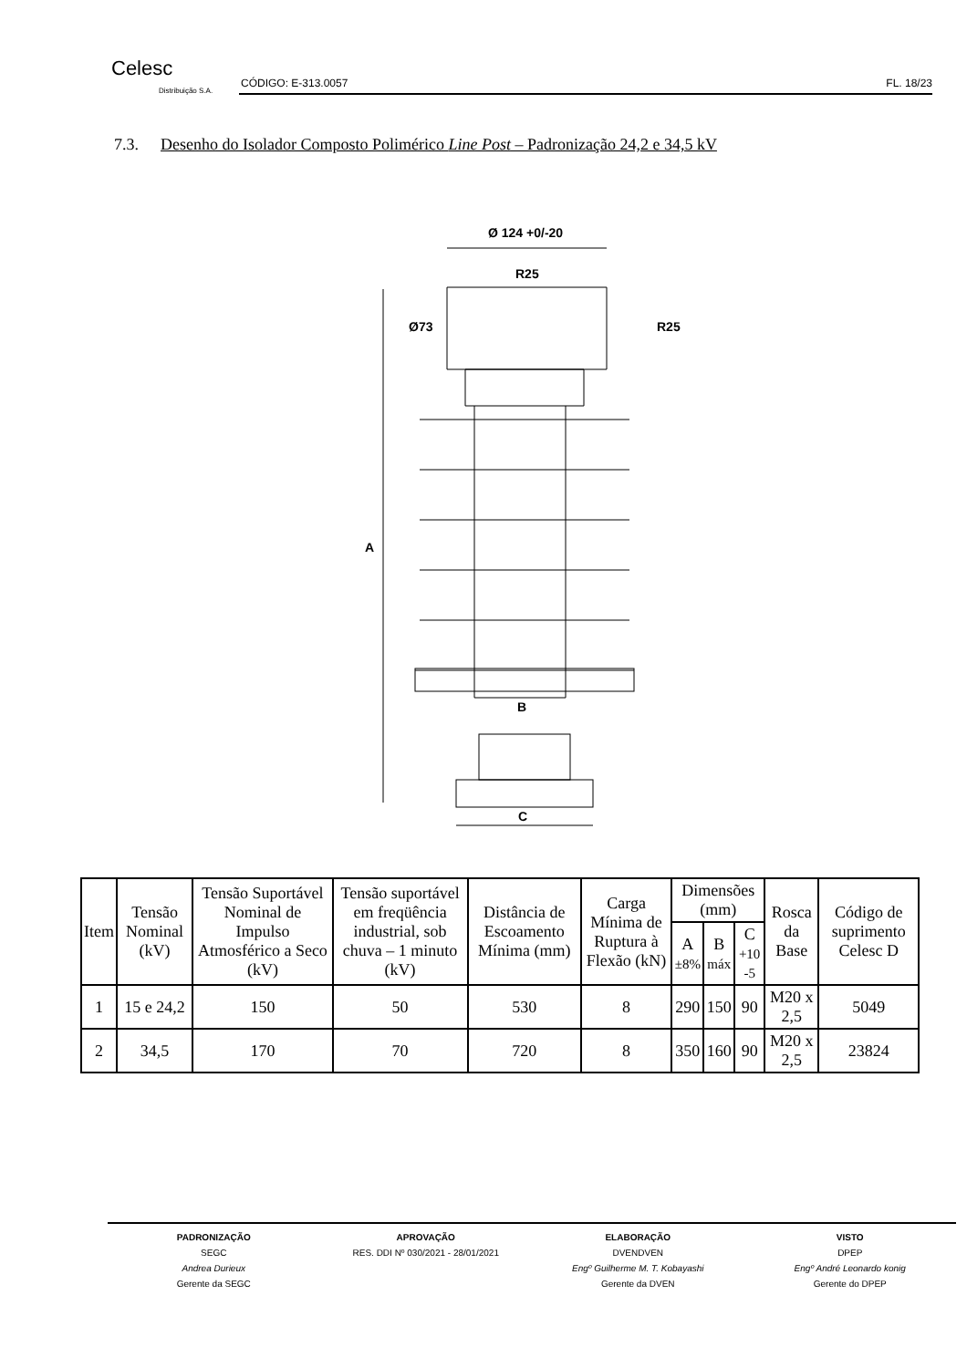Celesc
Distribuição S.A.
CÓDIGO: E-313.0057 FL. 18/23
7.3. Desenho do Isolador Composto Polimérico Line Post – Padronização 24,2 e 34,5 kV
Ø 124 +0/-20
R25
Ø73
R25
A
B
C
| Item | Tensão Nominal (kV) | Tensão Suportável Nominal de Impulso Atmosférico a Seco (kV) | Tensão suportável em freqüência industrial, sob chuva – 1 minuto (kV) | Distância de Escoamento Mínima (mm) | Carga Mínima de Ruptura à Flexão (kN) | Dimensões (mm) | | | Rosca da Base | Código de suprimento Celesc D |
| --- | --- | --- | --- | --- | --- | --- | --- | --- | --- | --- |
| | | | | | | A ±8% | B máx | C +10 -5 | | |
| 1 | 15 e 24,2 | 150 | 50 | 530 | 8 | 290 | 150 | 90 | M20 x 2,5 | 5049 |
| 2 | 34,5 | 170 | 70 | 720 | 8 | 350 | 160 | 90 | M20 x 2,5 | 23824 |
PADRONIZAÇÃO
SEGC
Andrea Durieux
Gerente da SEGC
APROVAÇÃO
RES. DDI Nº 030/2021 - 28/01/2021
ELABORAÇÃO
DVENDVEN
Engº Guilherme M. T. Kobayashi
Gerente da DVEN
VISTO
DPEP
Engº André Leonardo konig
Gerente do DPEP